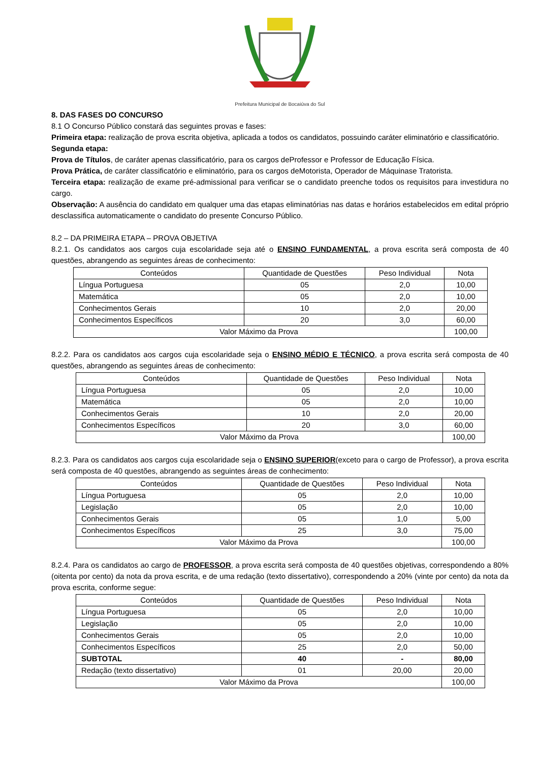Prefeitura Municipal de Bocaiúva do Sul
8. DAS FASES DO CONCURSO
8.1 O Concurso Público constará das seguintes provas e fases:
Primeira etapa: realização de prova escrita objetiva, aplicada a todos os candidatos, possuindo caráter eliminatório e classificatório.
Segunda etapa:
Prova de Títulos, de caráter apenas classificatório, para os cargos deProfessor e Professor de Educação Física.
Prova Prática, de caráter classificatório e eliminatório, para os cargos deMotorista, Operador de Máquinase Tratorista.
Terceira etapa: realização de exame pré-admissional para verificar se o candidato preenche todos os requisitos para investidura no cargo.
Observação: A ausência do candidato em qualquer uma das etapas eliminatórias nas datas e horários estabelecidos em edital próprio desclassifica automaticamente o candidato do presente Concurso Público.
8.2 – DA PRIMEIRA ETAPA – PROVA OBJETIVA
8.2.1. Os candidatos aos cargos cuja escolaridade seja até o ENSINO FUNDAMENTAL, a prova escrita será composta de 40 questões, abrangendo as seguintes áreas de conhecimento:
| Conteúdos | Quantidade de Questões | Peso Individual | Nota |
| Língua Portuguesa | 05 | 2,0 | 10,00 |
| Matemática | 05 | 2,0 | 10,00 |
| Conhecimentos Gerais | 10 | 2,0 | 20,00 |
| Conhecimentos Específicos | 20 | 3,0 | 60,00 |
| Valor Máximo da Prova | | | 100,00 |
8.2.2. Para os candidatos aos cargos cuja escolaridade seja o ENSINO MÉDIO E TÉCNICO, a prova escrita será composta de 40 questões, abrangendo as seguintes áreas de conhecimento:
| Conteúdos | Quantidade de Questões | Peso Individual | Nota |
| Língua Portuguesa | 05 | 2,0 | 10,00 |
| Matemática | 05 | 2,0 | 10,00 |
| Conhecimentos Gerais | 10 | 2,0 | 20,00 |
| Conhecimentos Específicos | 20 | 3,0 | 60,00 |
| Valor Máximo da Prova | | | 100,00 |
8.2.3. Para os candidatos aos cargos cuja escolaridade seja o ENSINO SUPERIOR(exceto para o cargo de Professor), a prova escrita será composta de 40 questões, abrangendo as seguintes áreas de conhecimento:
| Conteúdos | Quantidade de Questões | Peso Individual | Nota |
| Língua Portuguesa | 05 | 2,0 | 10,00 |
| Legislação | 05 | 2,0 | 10,00 |
| Conhecimentos Gerais | 05 | 1,0 | 5,00 |
| Conhecimentos Específicos | 25 | 3,0 | 75,00 |
| Valor Máximo da Prova | | | 100,00 |
8.2.4. Para os candidatos ao cargo de PROFESSOR, a prova escrita será composta de 40 questões objetivas, correspondendo a 80% (oitenta por cento) da nota da prova escrita, e de uma redação (texto dissertativo), correspondendo a 20% (vinte por cento) da nota da prova escrita, conforme segue:
| Conteúdos | Quantidade de Questões | Peso Individual | Nota |
| Língua Portuguesa | 05 | 2,0 | 10,00 |
| Legislação | 05 | 2,0 | 10,00 |
| Conhecimentos Gerais | 05 | 2,0 | 10,00 |
| Conhecimentos Específicos | 25 | 2,0 | 50,00 |
| SUBTOTAL | 40 | - | 80,00 |
| Redação (texto dissertativo) | 01 | 20,00 | 20,00 |
| Valor Máximo da Prova | | | 100,00 |